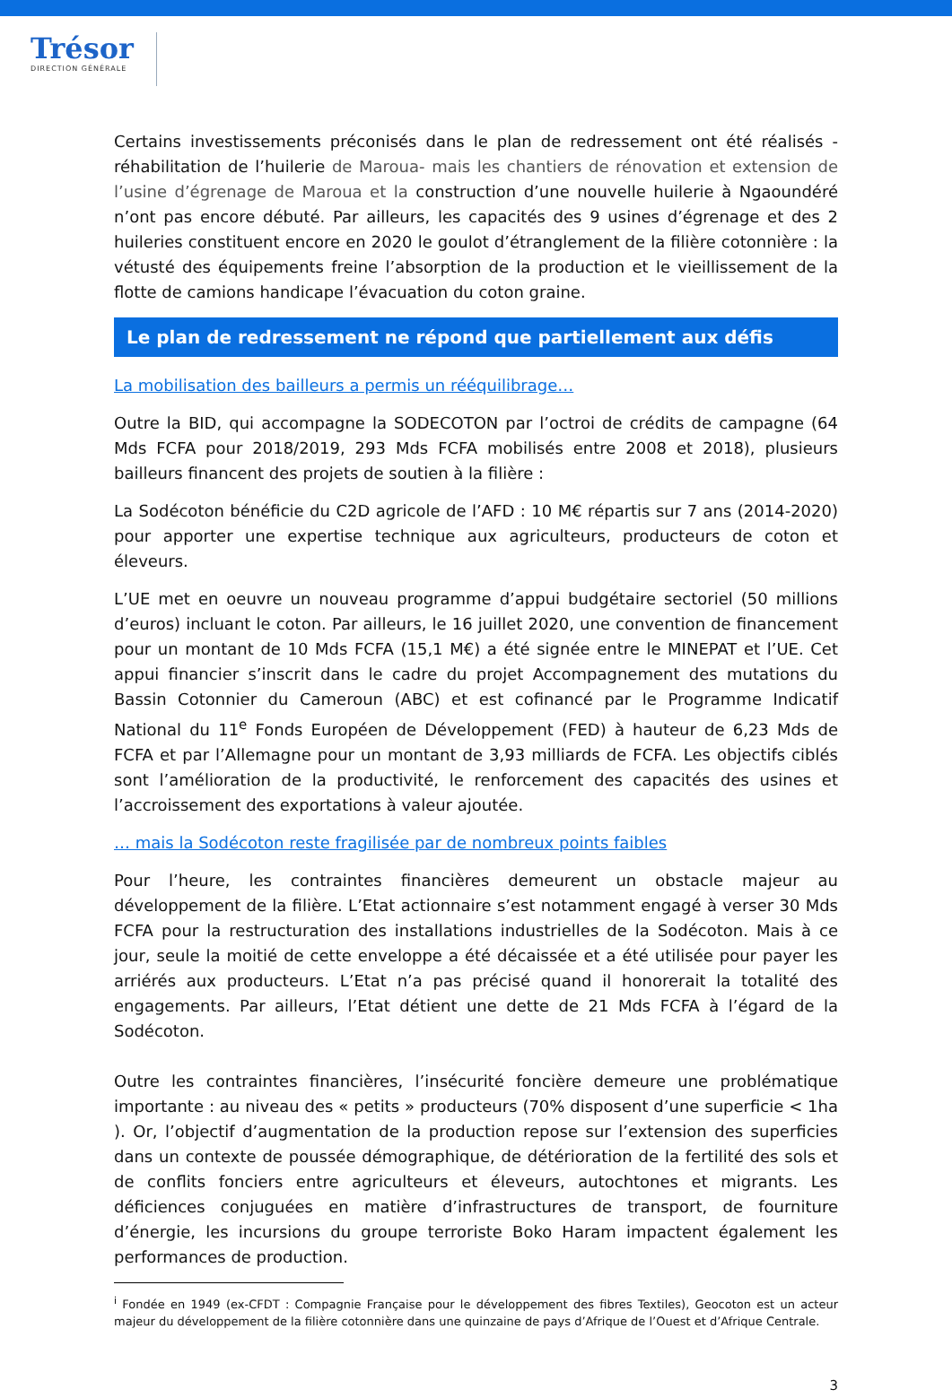Trésor
DIRECTION GÉNÉRALE
Certains investissements préconisés dans le plan de redressement ont été réalisés - réhabilitation de l’huilerie de Maroua- mais les chantiers de rénovation et extension de l’usine d’égrenage de Maroua et la construction d’une nouvelle huilerie à Ngaoundéré n’ont pas encore débuté. Par ailleurs, les capacités des 9 usines d’égrenage et des 2 huileries constituent encore en 2020 le goulot d’étranglement de la filière cotonnière : la vétusté des équipements freine l’absorption de la production et le vieillissement de la flotte de camions handicape l’évacuation du coton graine.
Le plan de redressement ne répond que partiellement aux défis
La mobilisation des bailleurs a permis un rééquilibrage…
Outre la BID, qui accompagne la SODECOTON par l’octroi de crédits de campagne (64 Mds FCFA pour 2018/2019, 293 Mds FCFA mobilisés entre 2008 et 2018), plusieurs bailleurs financent des projets de soutien à la filière :
La Sodécoton bénéficie du C2D agricole de l’AFD : 10 M€ répartis sur 7 ans (2014-2020) pour apporter une expertise technique aux agriculteurs, producteurs de coton et éleveurs.
L’UE met en oeuvre un nouveau programme d’appui budgétaire sectoriel (50 millions d’euros) incluant le coton. Par ailleurs, le 16 juillet 2020, une convention de financement pour un montant de 10 Mds FCFA (15,1 M€) a été signée entre le MINEPAT et l’UE. Cet appui financier s’inscrit dans le cadre du projet Accompagnement des mutations du Bassin Cotonnier du Cameroun (ABC) et est cofinancé par le Programme Indicatif National du 11<sup>e</sup> Fonds Européen de Développement (FED) à hauteur de 6,23 Mds de FCFA et par l’Allemagne pour un montant de 3,93 milliards de FCFA. Les objectifs ciblés sont l’amélioration de la productivité, le renforcement des capacités des usines et l’accroissement des exportations à valeur ajoutée.
… mais la Sodécoton reste fragilisée par de nombreux points faibles
Pour l’heure, les contraintes financières demeurent un obstacle majeur au développement de la filière. L’Etat actionnaire s’est notamment engagé à verser 30 Mds FCFA pour la restructuration des installations industrielles de la Sodécoton. Mais à ce jour, seule la moitié de cette enveloppe a été décaissée et a été utilisée pour payer les arriérés aux producteurs. L’Etat n’a pas précisé quand il honorerait la totalité des engagements. Par ailleurs, l’Etat détient une dette de 21 Mds FCFA à l’égard de la Sodécoton.
Outre les contraintes financières, l’insécurité foncière demeure une problématique importante : au niveau des « petits » producteurs (70% disposent d’une superficie < 1ha ). Or, l’objectif d’augmentation de la production repose sur l’extension des superficies dans un contexte de poussée démographique, de détérioration de la fertilité des sols et de conflits fonciers entre agriculteurs et éleveurs, autochtones et migrants. Les déficiences conjuguées en matière d’infrastructures de transport, de fourniture d’énergie, les incursions du groupe terroriste Boko Haram impactent également les performances de production.
<sup>i</sup> Fondée en 1949 (ex-CFDT : Compagnie Française pour le développement des fibres Textiles), Geocoton est un acteur majeur du développement de la filière cotonnière dans une quinzaine de pays d’Afrique de l’Ouest et d’Afrique Centrale.
3